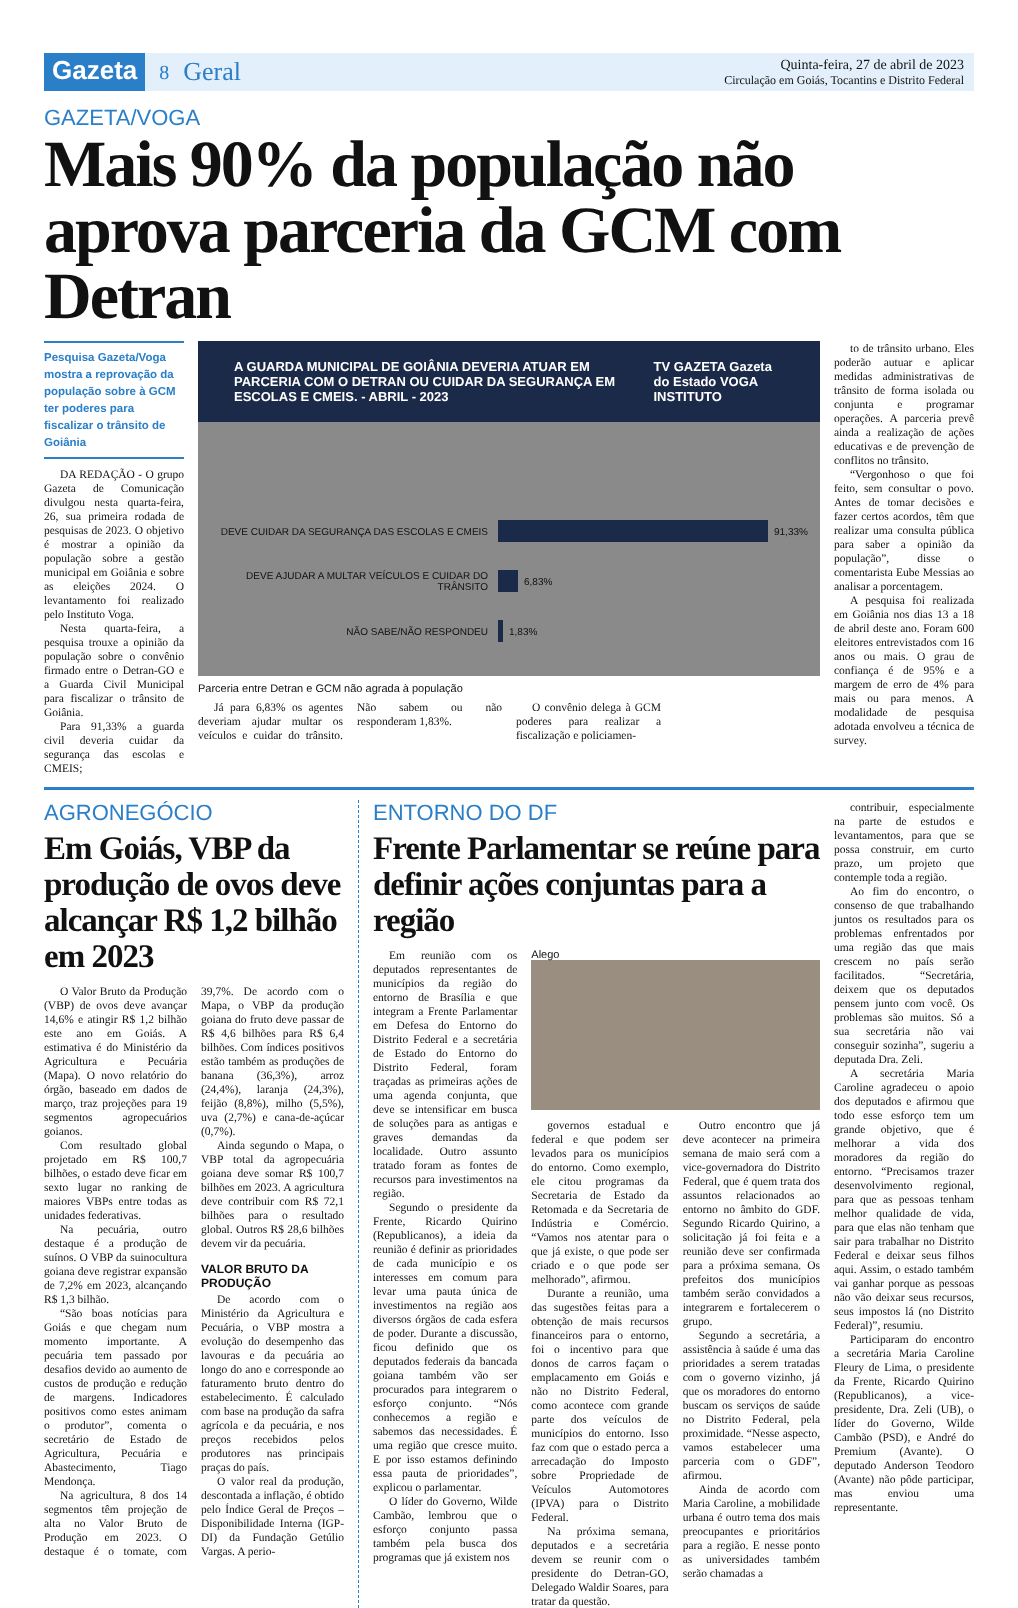Gazeta
8
Geral
Quinta-feira, 27 de abril de 2023
Circulação em Goiás, Tocantins e Distrito Federal
GAZETA/VOGA
Mais 90% da população não aprova parceria da GCM com Detran
Pesquisa Gazeta/Voga mostra a reprovação da população sobre à GCM ter poderes para fiscalizar o trânsito de Goiânia
DA REDAÇÃO - O grupo Gazeta de Comunicação divulgou nesta quarta-feira, 26, sua primeira rodada de pesquisas de 2023. O objetivo é mostrar a opinião da população sobre a gestão municipal em Goiânia e sobre as eleições 2024. O levantamento foi realizado pelo Instituto Voga.
Nesta quarta-feira, a pesquisa trouxe a opinião da população sobre o convênio firmado entre o Detran-GO e a Guarda Civil Municipal para fiscalizar o trânsito de Goiânia.
Para 91,33% a guarda civil deveria cuidar da segurança das escolas e CMEIS;
A GUARDA MUNICIPAL DE GOIÂNIA DEVERIA ATUAR EM PARCERIA COM O DETRAN OU CUIDAR DA SEGURANÇA EM ESCOLAS E CMEIS. - ABRIL - 2023 TV GAZETA Gazeta do Estado VOGA INSTITUTO
DEVE CUIDAR DA SEGURANÇA DAS ESCOLAS E CMEIS 91,33%
DEVE AJUDAR A MULTAR VEÍCULOS E CUIDAR DO TRÂNSITO 6,83%
NÃO SABE/NÃO RESPONDEU 1,83%
Parceria entre Detran e GCM não agrada à população
Já para 6,83% os agentes deveriam ajudar multar os veículos e cuidar do trânsito. Não sabem ou não responderam 1,83%.
O convênio delega à GCM poderes para realizar a fiscalização e policiamen-
to de trânsito urbano. Eles poderão autuar e aplicar medidas administrativas de trânsito de forma isolada ou conjunta e programar operações. A parceria prevê ainda a realização de ações educativas e de prevenção de conflitos no trânsito.
“Vergonhoso o que foi feito, sem consultar o povo. Antes de tomar decisões e fazer certos acordos, têm que realizar uma consulta pública para saber a opinião da população”, disse o comentarista Eube Messias ao analisar a porcentagem.
A pesquisa foi realizada em Goiânia nos dias 13 a 18 de abril deste ano. Foram 600 eleitores entrevistados com 16 anos ou mais. O grau de confiança é de 95% e a margem de erro de 4% para mais ou para menos. A modalidade de pesquisa adotada envolveu a técnica de survey.
AGRONEGÓCIO
Em Goiás, VBP da produção de ovos deve alcançar R$ 1,2 bilhão em 2023
O Valor Bruto da Produção (VBP) de ovos deve avançar 14,6% e atingir R$ 1,2 bilhão este ano em Goiás. A estimativa é do Ministério da Agricultura e Pecuária (Mapa). O novo relatório do órgão, baseado em dados de março, traz projeções para 19 segmentos agropecuários goianos.
Com resultado global projetado em R$ 100,7 bilhões, o estado deve ficar em sexto lugar no ranking de maiores VBPs entre todas as unidades federativas.
Na pecuária, outro destaque é a produção de suínos. O VBP da suinocultura goiana deve registrar expansão de 7,2% em 2023, alcançando R$ 1,3 bilhão.
“São boas notícias para Goiás e que chegam num momento importante. A pecuária tem passado por desafios devido ao aumento de custos de produção e redução de margens. Indicadores positivos como estes animam o produtor”, comenta o secretário de Estado de Agricultura, Pecuária e Abastecimento, Tiago Mendonça.
Na agricultura, 8 dos 14 segmentos têm projeção de alta no Valor Bruto de Produção em 2023. O destaque é o tomate, com 39,7%. De acordo com o Mapa, o VBP da produção goiana do fruto deve passar de R$ 4,6 bilhões para R$ 6,4 bilhões. Com índices positivos estão também as produções de banana (36,3%), arroz (24,4%), laranja (24,3%), feijão (8,8%), milho (5,5%), uva (2,7%) e cana-de-açúcar (0,7%).
Ainda segundo o Mapa, o VBP total da agropecuária goiana deve somar R$ 100,7 bilhões em 2023. A agricultura deve contribuir com R$ 72,1 bilhões para o resultado global. Outros R$ 28,6 bilhões devem vir da pecuária.
VALOR BRUTO DA PRODUÇÃO
De acordo com o Ministério da Agricultura e Pecuária, o VBP mostra a evolução do desempenho das lavouras e da pecuária ao longo do ano e corresponde ao faturamento bruto dentro do estabelecimento. É calculado com base na produção da safra agrícola e da pecuária, e nos preços recebidos pelos produtores nas principais praças do país.
O valor real da produção, descontada a inflação, é obtido pelo Índice Geral de Preços – Disponibilidade Interna (IGP-DI) da Fundação Getúlio Vargas. A perio-
ENTORNO DO DF
Frente Parlamentar se reúne para definir ações conjuntas para a região
Em reunião com os deputados representantes de municípios da região do entorno de Brasília e que integram a Frente Parlamentar em Defesa do Entorno do Distrito Federal e a secretária de Estado do Entorno do Distrito Federal, foram traçadas as primeiras ações de uma agenda conjunta, que deve se intensificar em busca de soluções para as antigas e graves demandas da localidade. Outro assunto tratado foram as fontes de recursos para investimentos na região.
Segundo o presidente da Frente, Ricardo Quirino (Republicanos), a ideia da reunião é definir as prioridades de cada município e os interesses em comum para levar uma pauta única de investimentos na região aos diversos órgãos de cada esfera de poder. Durante a discussão, ficou definido que os deputados federais da bancada goiana também vão ser procurados para integrarem o esforço conjunto. “Nós conhecemos a região e sabemos das necessidades. É uma região que cresce muito. E por isso estamos definindo essa pauta de prioridades”, explicou o parlamentar.
O líder do Governo, Wilde Cambão, lembrou que o esforço conjunto passa também pela busca dos programas que já existem nos
Alego
governos estadual e federal e que podem ser levados para os municípios do entorno. Como exemplo, ele citou programas da Secretaria de Estado da Retomada e da Secretaria de Indústria e Comércio. “Vamos nos atentar para o que já existe, o que pode ser criado e o que pode ser melhorado”, afirmou.
Durante a reunião, uma das sugestões feitas para a obtenção de mais recursos financeiros para o entorno, foi o incentivo para que donos de carros façam o emplacamento em Goiás e não no Distrito Federal, como acontece com grande parte dos veículos de municípios do entorno. Isso faz com que o estado perca a arrecadação do Imposto sobre Propriedade de Veículos Automotores (IPVA) para o Distrito Federal.
Na próxima semana, deputados e a secretária devem se reunir com o presidente do Detran-GO, Delegado Waldir Soares, para tratar da questão.
Outro encontro que já deve acontecer na primeira semana de maio será com a vice-governadora do Distrito Federal, que é quem trata dos assuntos relacionados ao entorno no âmbito do GDF. Segundo Ricardo Quirino, a solicitação já foi feita e a reunião deve ser confirmada para a próxima semana. Os prefeitos dos municípios também serão convidados a integrarem e fortalecerem o grupo.
Segundo a secretária, a assistência à saúde é uma das prioridades a serem tratadas com o governo vizinho, já que os moradores do entorno buscam os serviços de saúde no Distrito Federal, pela proximidade. “Nesse aspecto, vamos estabelecer uma parceria com o GDF”, afirmou.
Ainda de acordo com Maria Caroline, a mobilidade urbana é outro tema dos mais preocupantes e prioritários para a região. E nesse ponto as universidades também serão chamadas a
contribuir, especialmente na parte de estudos e levantamentos, para que se possa construir, em curto prazo, um projeto que contemple toda a região.
Ao fim do encontro, o consenso de que trabalhando juntos os resultados para os problemas enfrentados por uma região das que mais crescem no país serão facilitados. “Secretária, deixem que os deputados pensem junto com você. Os problemas são muitos. Só a sua secretária não vai conseguir sozinha”, sugeriu a deputada Dra. Zeli.
A secretária Maria Caroline agradeceu o apoio dos deputados e afirmou que todo esse esforço tem um grande objetivo, que é melhorar a vida dos moradores da região do entorno. “Precisamos trazer desenvolvimento regional, para que as pessoas tenham melhor qualidade de vida, para que elas não tenham que sair para trabalhar no Distrito Federal e deixar seus filhos aqui. Assim, o estado também vai ganhar porque as pessoas não vão deixar seus recursos, seus impostos lá (no Distrito Federal)”, resumiu.
Participaram do encontro a secretária Maria Caroline Fleury de Lima, o presidente da Frente, Ricardo Quirino (Republicanos), a vice-presidente, Dra. Zeli (UB), o líder do Governo, Wilde Cambão (PSD), e André do Premium (Avante). O deputado Anderson Teodoro (Avante) não pôde participar, mas enviou uma representante.